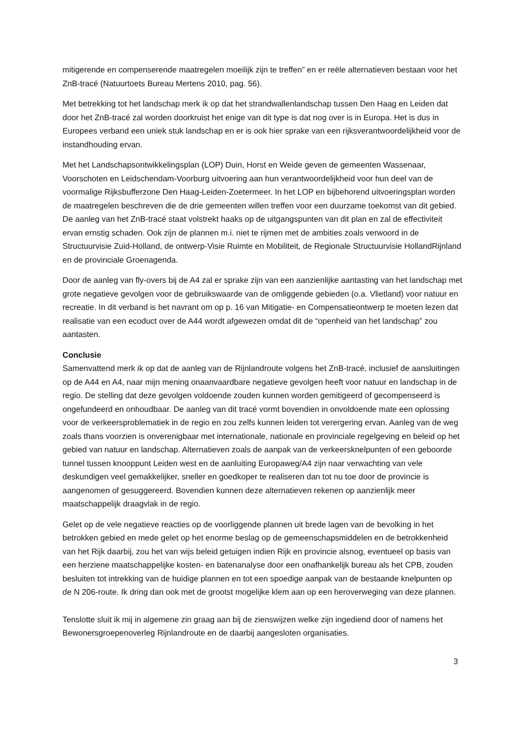mitigerende en compenserende maatregelen moeilijk zijn te treffen” en er reële alternatieven bestaan voor het ZnB-tracé (Natuurtoets Bureau Mertens 2010, pag. 56).
Met betrekking tot het landschap merk ik op dat het strandwallenlandschap tussen Den Haag en Leiden dat door het ZnB-tracé zal worden doorkruist het enige van dit type is dat nog over is in Europa. Het is dus in Europees verband een uniek stuk landschap en er is ook hier sprake van een rijksverantwoordelijkheid voor de instandhouding ervan.
Met het Landschapsontwikkelingsplan (LOP) Duin, Horst en Weide geven de gemeenten Wassenaar, Voorschoten en Leidschendam-Voorburg uitvoering aan hun verantwoordelijkheid voor hun deel van de voormalige Rijksbufferzone Den Haag-Leiden-Zoetermeer. In het LOP en bijbehorend uitvoeringsplan worden de maatregelen beschreven die de drie gemeenten willen treffen voor een duurzame toekomst van dit gebied. De aanleg van het ZnB-tracé staat volstrekt haaks op de uitgangspunten van dit plan en zal de effectiviteit ervan ernstig schaden. Ook zijn de plannen m.i. niet te rijmen met de ambities zoals verwoord in de Structuurvisie Zuid-Holland, de ontwerp-Visie Ruimte en Mobiliteit, de Regionale Structuurvisie HollandRijnland en de provinciale Groenagenda.
Door de aanleg van fly-overs bij de A4 zal er sprake zijn van een aanzienlijke aantasting van het landschap met grote negatieve gevolgen voor de gebruikswaarde van de omliggende gebieden (o.a. Vlietland) voor natuur en recreatie. In dit verband is het navrant om op p. 16 van Mitigatie- en Compensatieontwerp te moeten lezen dat realisatie van een ecoduct over de A44 wordt afgewezen omdat dit de “openheid van het landschap” zou aantasten.
Conclusie
Samenvattend merk ik op dat de aanleg van de Rijnlandroute volgens het ZnB-tracé, inclusief de aansluitingen op de A44 en A4, naar mijn mening onaanvaardbare negatieve gevolgen heeft voor natuur en landschap in de regio. De stelling dat deze gevolgen voldoende zouden kunnen worden gemitigeerd of gecompenseerd is ongefundeerd en onhoudbaar. De aanleg van dit tracé vormt bovendien in onvoldoende mate een oplossing voor de verkeersproblematiek in de regio en zou zelfs kunnen leiden tot verergering ervan. Aanleg van de weg zoals thans voorzien is onverenigbaar met internationale, nationale en provinciale regelgeving en beleid op het gebied van natuur en landschap. Alternatieven zoals de aanpak van de verkeersknelpunten of een geboorde tunnel tussen knooppunt Leiden west en de aanluiting Europaweg/A4 zijn naar verwachting van vele deskundigen veel gemakkelijker, sneller en goedkoper te realiseren dan tot nu toe door de provincie is aangenomen of gesuggereerd. Bovendien kunnen deze alternatieven rekenen op aanzienlijk meer maatschappelijk draagvlak in de regio.
Gelet op de vele negatieve reacties op de voorliggende plannen uit brede lagen van de bevolking in het betrokken gebied en mede gelet op het enorme beslag op de gemeenschapsmiddelen en de betrokkenheid van het Rijk daarbij, zou het van wijs beleid getuigen indien Rijk en provincie alsnog, eventueel op basis van een herziene maatschappelijke kosten- en batenanalyse door een onafhankelijk bureau als het CPB, zouden besluiten tot intrekking van de huidige plannen en tot een spoedige aanpak van de bestaande knelpunten op de N 206-route. Ik dring dan ook met de grootst mogelijke klem aan op een heroverweging van deze plannen.
Tenslotte sluit ik mij in algemene zin graag aan bij de zienswijzen welke zijn ingediend door of namens het Bewonersgroepenoverleg Rijnlandroute en de daarbij aangesloten organisaties.
3